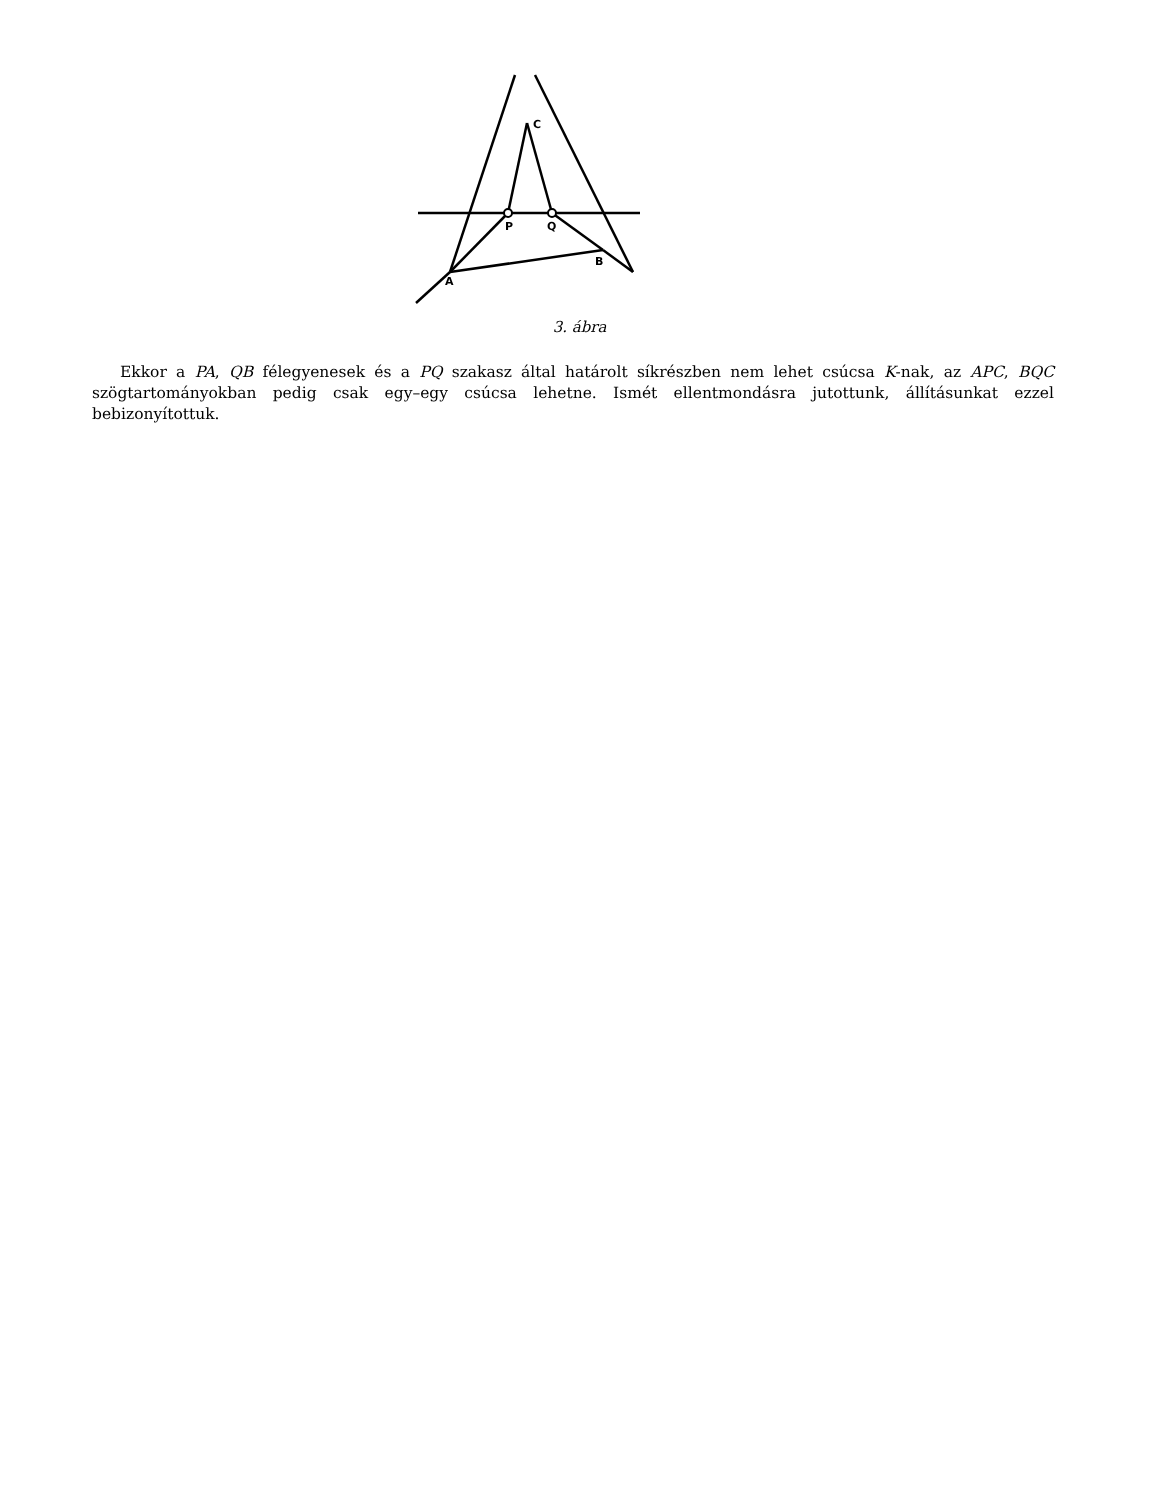C
P
Q
B
A
3. ábra
Ekkor a PA, QB félegyenesek és a PQ szakasz által határolt síkrészben nem lehet csúcsa K-nak, az APC, BQC szögtartományokban pedig csak egy–egy csúcsa lehetne. Ismét ellentmondásra jutottunk, állításunkat ezzel bebizonyítottuk.